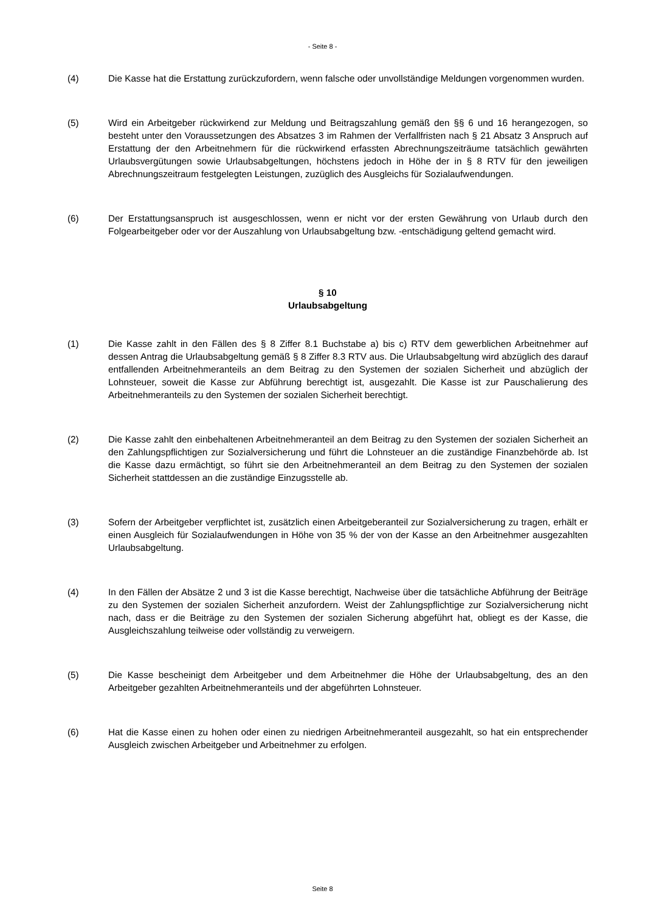- Seite 8 -
(4) Die Kasse hat die Erstattung zurückzufordern, wenn falsche oder unvollständige Meldungen vorgenommen wurden.
(5) Wird ein Arbeitgeber rückwirkend zur Meldung und Beitragszahlung gemäß den §§ 6 und 16 herangezogen, so besteht unter den Voraussetzungen des Absatzes 3 im Rahmen der Verfallfristen nach § 21 Absatz 3 Anspruch auf Erstattung der den Arbeitnehmern für die rückwirkend erfassten Abrechnungszeiträume tatsächlich gewährten Urlaubsvergütungen sowie Urlaubsabgeltungen, höchstens jedoch in Höhe der in § 8 RTV für den jeweiligen Abrechnungszeitraum festgelegten Leistungen, zuzüglich des Ausgleichs für Sozialaufwendungen.
(6) Der Erstattungsanspruch ist ausgeschlossen, wenn er nicht vor der ersten Gewährung von Urlaub durch den Folgearbeitgeber oder vor der Auszahlung von Urlaubsabgeltung bzw. -entschädigung geltend gemacht wird.
§ 10
Urlaubsabgeltung
(1) Die Kasse zahlt in den Fällen des § 8 Ziffer 8.1 Buchstabe a) bis c) RTV dem gewerblichen Arbeitnehmer auf dessen Antrag die Urlaubsabgeltung gemäß § 8 Ziffer 8.3 RTV aus. Die Urlaubsabgeltung wird abzüglich des darauf entfallenden Arbeitnehmeranteils an dem Beitrag zu den Systemen der sozialen Sicherheit und abzüglich der Lohnsteuer, soweit die Kasse zur Abführung berechtigt ist, ausgezahlt. Die Kasse ist zur Pauschalierung des Arbeitnehmeranteils zu den Systemen der sozialen Sicherheit berechtigt.
(2) Die Kasse zahlt den einbehaltenen Arbeitnehmeranteil an dem Beitrag zu den Systemen der sozialen Sicherheit an den Zahlungspflichtigen zur Sozialversicherung und führt die Lohnsteuer an die zuständige Finanzbehörde ab. Ist die Kasse dazu ermächtigt, so führt sie den Arbeitnehmeranteil an dem Beitrag zu den Systemen der sozialen Sicherheit stattdessen an die zuständige Einzugsstelle ab.
(3) Sofern der Arbeitgeber verpflichtet ist, zusätzlich einen Arbeitgeberanteil zur Sozialversicherung zu tragen, erhält er einen Ausgleich für Sozialaufwendungen in Höhe von 35 % der von der Kasse an den Arbeitnehmer ausgezahlten Urlaubsabgeltung.
(4) In den Fällen der Absätze 2 und 3 ist die Kasse berechtigt, Nachweise über die tatsächliche Abführung der Beiträge zu den Systemen der sozialen Sicherheit anzufordern. Weist der Zahlungspflichtige zur Sozialversicherung nicht nach, dass er die Beiträge zu den Systemen der sozialen Sicherung abgeführt hat, obliegt es der Kasse, die Ausgleichszahlung teilweise oder vollständig zu verweigern.
(5) Die Kasse bescheinigt dem Arbeitgeber und dem Arbeitnehmer die Höhe der Urlaubsabgeltung, des an den Arbeitgeber gezahlten Arbeitnehmeranteils und der abgeführten Lohnsteuer.
(6) Hat die Kasse einen zu hohen oder einen zu niedrigen Arbeitnehmeranteil ausgezahlt, so hat ein entsprechender Ausgleich zwischen Arbeitgeber und Arbeitnehmer zu erfolgen.
Seite 8